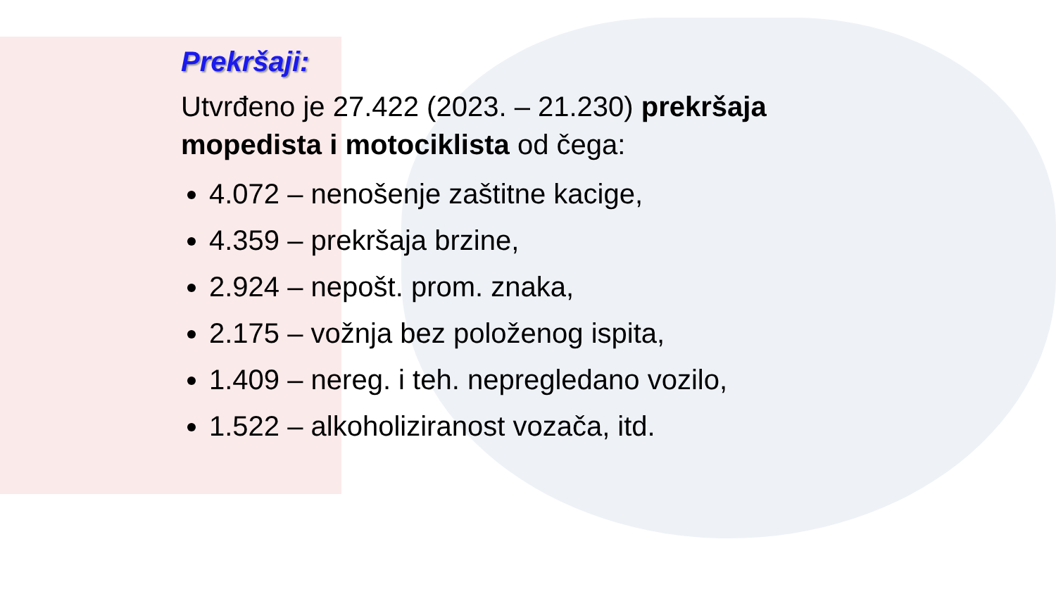Prekršaji:
Utvrđeno je 27.422 (2023. – 21.230) prekršaja mopedista i motociklista od čega:
4.072 – nenošenje zaštitne kacige,
4.359 – prekršaja brzine,
2.924 – nepošt. prom. znaka,
2.175 – vožnja bez položenog ispita,
1.409 – nereg. i teh. nepregledano vozilo,
1.522 – alkoholiziranost vozača, itd.